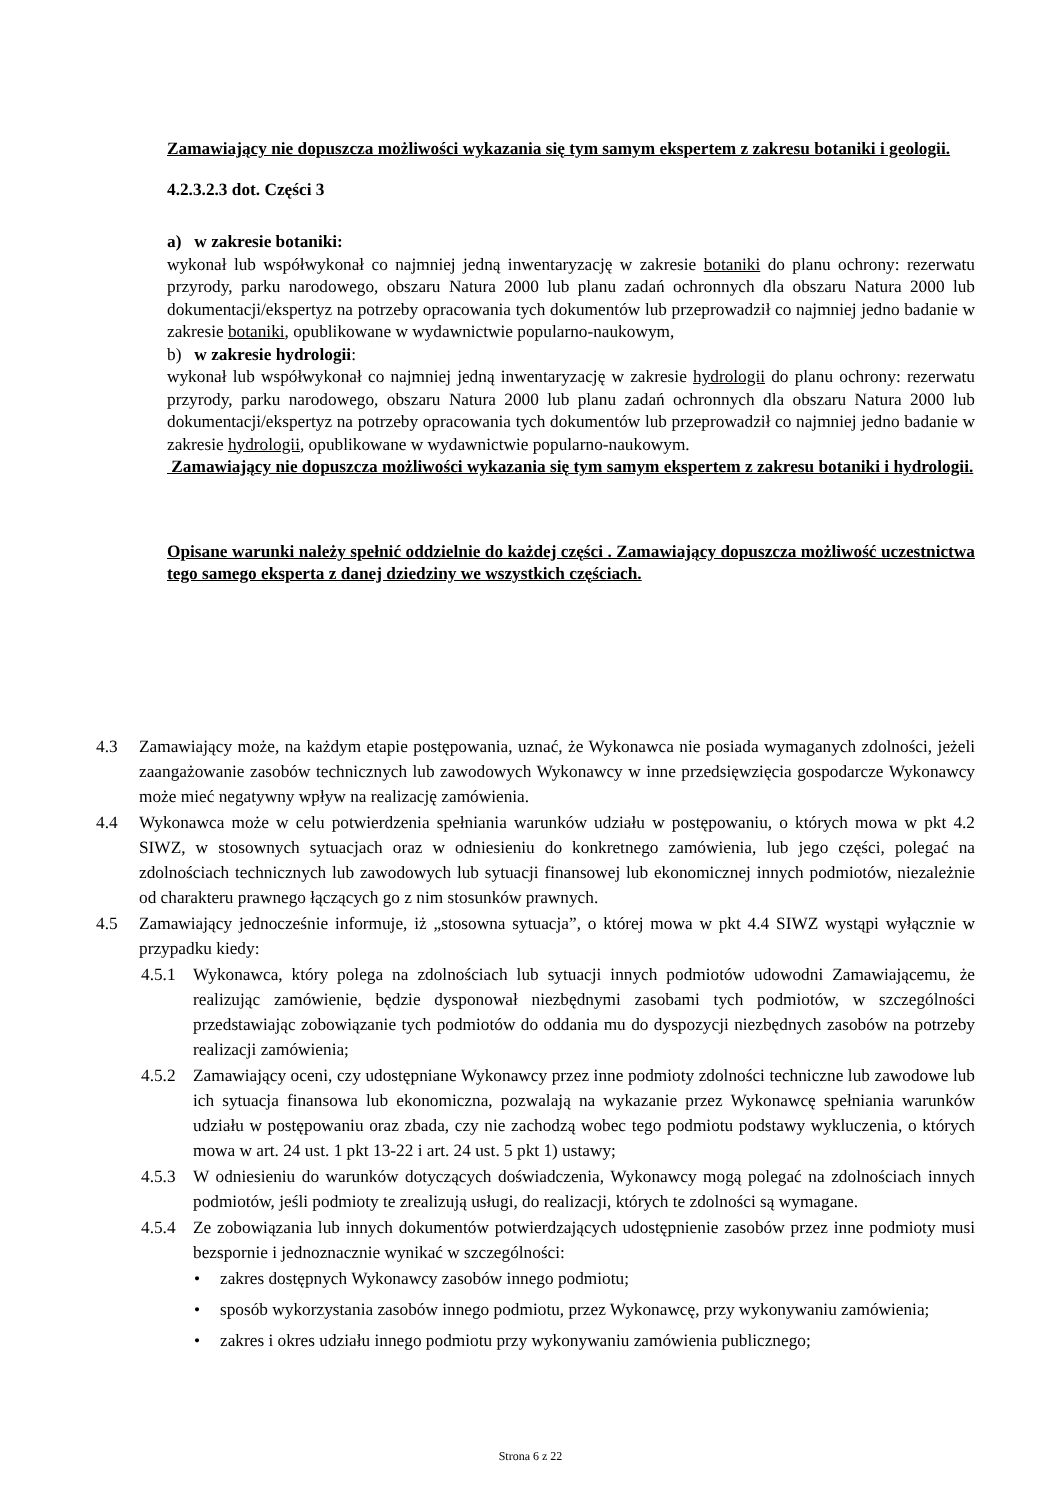Zamawiający nie dopuszcza możliwości wykazania się tym samym ekspertem z zakresu botaniki i geologii.
4.2.3.2.3 dot. Części 3
a) w zakresie botaniki:
wykonał lub współwykonał co najmniej jedną inwentaryzację w zakresie botaniki do planu ochrony: rezerwatu przyrody, parku narodowego, obszaru Natura 2000 lub planu zadań ochronnych dla obszaru Natura 2000 lub dokumentacji/ekspertyz na potrzeby opracowania tych dokumentów lub przeprowadził co najmniej jedno badanie w zakresie botaniki, opublikowane w wydawnictwie popularno-naukowym,
b) w zakresie hydrologii:
wykonał lub współwykonał co najmniej jedną inwentaryzację w zakresie hydrologii do planu ochrony: rezerwatu przyrody, parku narodowego, obszaru Natura 2000 lub planu zadań ochronnych dla obszaru Natura 2000 lub dokumentacji/ekspertyz na potrzeby opracowania tych dokumentów lub przeprowadził co najmniej jedno badanie w zakresie hydrologii, opublikowane w wydawnictwie popularno-naukowym.
Zamawiający nie dopuszcza możliwości wykazania się tym samym ekspertem z zakresu botaniki i hydrologii.
Opisane warunki należy spełnić oddzielnie do każdej części . Zamawiający dopuszcza możliwość uczestnictwa tego samego eksperta z danej dziedziny we wszystkich częściach.
4.3 Zamawiający może, na każdym etapie postępowania, uznać, że Wykonawca nie posiada wymaganych zdolności, jeżeli zaangażowanie zasobów technicznych lub zawodowych Wykonawcy w inne przedsięwzięcia gospodarcze Wykonawcy może mieć negatywny wpływ na realizację zamówienia.
4.4 Wykonawca może w celu potwierdzenia spełniania warunków udziału w postępowaniu, o których mowa w pkt 4.2 SIWZ, w stosownych sytuacjach oraz w odniesieniu do konkretnego zamówienia, lub jego części, polegać na zdolnościach technicznych lub zawodowych lub sytuacji finansowej lub ekonomicznej innych podmiotów, niezależnie od charakteru prawnego łączących go z nim stosunków prawnych.
4.5 Zamawiający jednocześnie informuje, iż „stosowna sytuacja”, o której mowa w pkt 4.4 SIWZ wystąpi wyłącznie w przypadku kiedy:
4.5.1 Wykonawca, który polega na zdolnościach lub sytuacji innych podmiotów udowodni Zamawiającemu, że realizując zamówienie, będzie dysponował niezbędnymi zasobami tych podmiotów, w szczególności przedstawiając zobowiązanie tych podmiotów do oddania mu do dyspozycji niezbędnych zasobów na potrzeby realizacji zamówienia;
4.5.2 Zamawiający oceni, czy udostępniane Wykonawcy przez inne podmioty zdolności techniczne lub zawodowe lub ich sytuacja finansowa lub ekonomiczna, pozwalają na wykazanie przez Wykonawcę spełniania warunków udziału w postępowaniu oraz zbada, czy nie zachodzą wobec tego podmiotu podstawy wykluczenia, o których mowa w art. 24 ust. 1 pkt 13-22 i art. 24 ust. 5 pkt 1) ustawy;
4.5.3 W odniesieniu do warunków dotyczących doświadczenia, Wykonawcy mogą polegać na zdolnościach innych podmiotów, jeśli podmioty te zrealizują usługi, do realizacji, których te zdolności są wymagane.
4.5.4 Ze zobowiązania lub innych dokumentów potwierdzających udostępnienie zasobów przez inne podmioty musi bezspornie i jednoznacznie wynikać w szczególności:
• zakres dostępnych Wykonawcy zasobów innego podmiotu;
• sposób wykorzystania zasobów innego podmiotu, przez Wykonawcę, przy wykonywaniu zamówienia;
• zakres i okres udziału innego podmiotu przy wykonywaniu zamówienia publicznego;
Strona 6 z 22